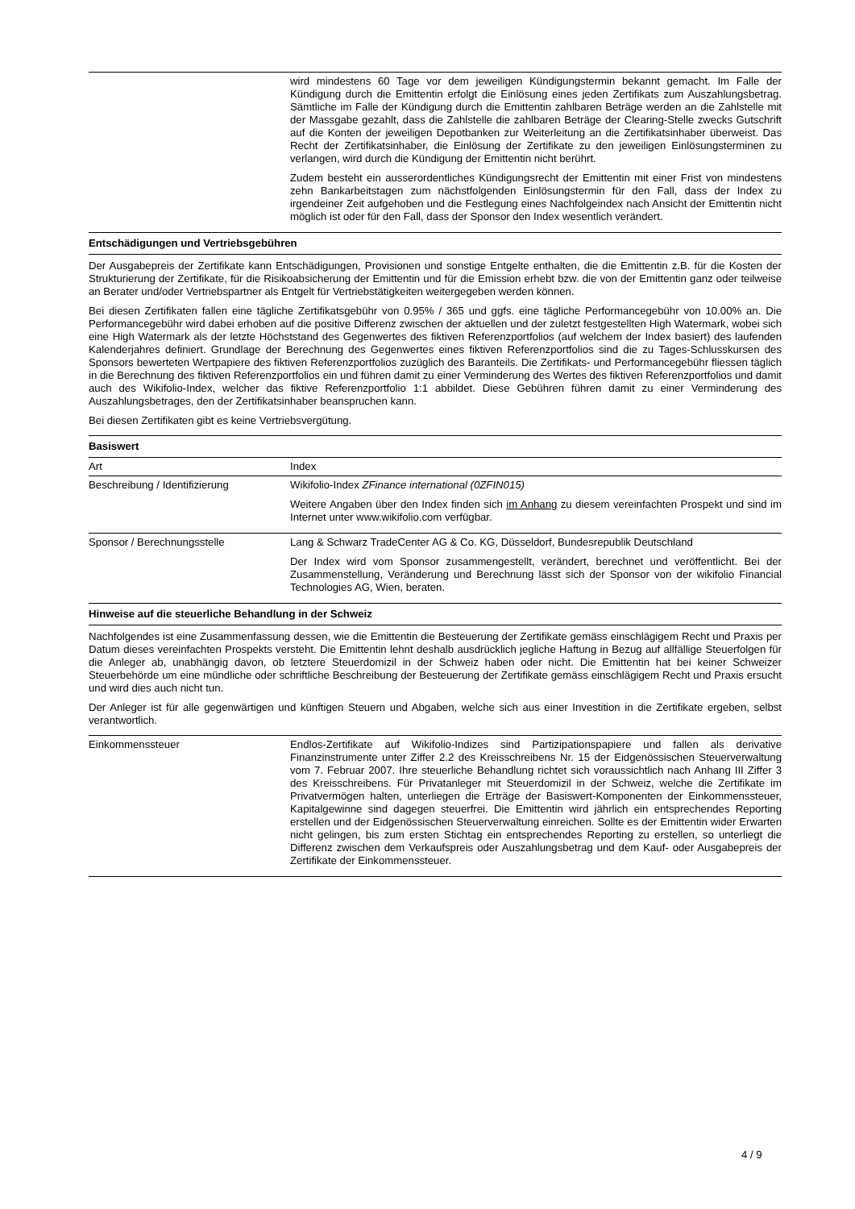| | wird mindestens 60 Tage vor dem jeweiligen Kündigungstermin bekannt gemacht. Im Falle der Kündigung durch die Emittentin erfolgt die Einlösung eines jeden Zertifikats zum Auszahlungsbetrag. Sämtliche im Falle der Kündigung durch die Emittentin zahlbaren Beträge werden an die Zahlstelle mit der Massgabe gezahlt, dass die Zahlstelle die zahlbaren Beträge der Clearing-Stelle zwecks Gutschrift auf die Konten der jeweiligen Depotbanken zur Weiterleitung an die Zertifikatsinhaber überweist. Das Recht der Zertifikatsinhaber, die Einlösung der Zertifikate zu den jeweiligen Einlösungsterminen zu verlangen, wird durch die Kündigung der Emittentin nicht berührt. Zudem besteht ein ausserordentliches Kündigungsrecht der Emittentin mit einer Frist von mindestens zehn Bankarbeitstagen zum nächstfolgenden Einlösungstermin für den Fall, dass der Index zu irgendeiner Zeit aufgehoben und die Festlegung eines Nachfolgeindex nach Ansicht der Emittentin nicht möglich ist oder für den Fall, dass der Sponsor den Index wesentlich verändert. |
Entschädigungen und Vertriebsgebühren
Der Ausgabepreis der Zertifikate kann Entschädigungen, Provisionen und sonstige Entgelte enthalten, die die Emittentin z.B. für die Kosten der Strukturierung der Zertifikate, für die Risikoabsicherung der Emittentin und für die Emission erhebt bzw. die von der Emittentin ganz oder teilweise an Berater und/oder Vertriebspartner als Entgelt für Vertriebstätigkeiten weitergegeben werden können.
Bei diesen Zertifikaten fallen eine tägliche Zertifikatsgebühr von 0.95% / 365 und ggfs. eine tägliche Performancegebühr von 10.00% an. Die Performancegebühr wird dabei erhoben auf die positive Differenz zwischen der aktuellen und der zuletzt festgestellten High Watermark, wobei sich eine High Watermark als der letzte Höchststand des Gegenwertes des fiktiven Referenzportfolios (auf welchem der Index basiert) des laufenden Kalenderjahres definiert. Grundlage der Berechnung des Gegenwertes eines fiktiven Referenzportfolios sind die zu Tages-Schlusskursen des Sponsors bewerteten Wertpapiere des fiktiven Referenzportfolios zuzüglich des Baranteils. Die Zertifikats- und Performancegebühr fliessen täglich in die Berechnung des fiktiven Referenzportfolios ein und führen damit zu einer Verminderung des Wertes des fiktiven Referenzportfolios und damit auch des Wikifolio-Index, welcher das fiktive Referenzportfolio 1:1 abbildet. Diese Gebühren führen damit zu einer Verminderung des Auszahlungsbetrages, den der Zertifikatsinhaber beanspruchen kann.
Bei diesen Zertifikaten gibt es keine Vertriebsvergütung.
Basiswert
| Art | Index |
| Beschreibung / Identifizierung | Wikifolio-Index ZFinance international (0ZFIN015) Weitere Angaben über den Index finden sich im Anhang zu diesem vereinfachten Prospekt und sind im Internet unter www.wikifolio.com verfügbar. |
| Sponsor / Berechnungsstelle | Lang & Schwarz TradeCenter AG & Co. KG, Düsseldorf, Bundesrepublik Deutschland Der Index wird vom Sponsor zusammengestellt, verändert, berechnet und veröffentlicht. Bei der Zusammenstellung, Veränderung und Berechnung lässt sich der Sponsor von der wikifolio Financial Technologies AG, Wien, beraten. |
Hinweise auf die steuerliche Behandlung in der Schweiz
Nachfolgendes ist eine Zusammenfassung dessen, wie die Emittentin die Besteuerung der Zertifikate gemäss einschlägigem Recht und Praxis per Datum dieses vereinfachten Prospekts versteht. Die Emittentin lehnt deshalb ausdrücklich jegliche Haftung in Bezug auf allfällige Steuerfolgen für die Anleger ab, unabhängig davon, ob letztere Steuerdomizil in der Schweiz haben oder nicht. Die Emittentin hat bei keiner Schweizer Steuerbehörde um eine mündliche oder schriftliche Beschreibung der Besteuerung der Zertifikate gemäss einschlägigem Recht und Praxis ersucht und wird dies auch nicht tun.
Der Anleger ist für alle gegenwärtigen und künftigen Steuern und Abgaben, welche sich aus einer Investition in die Zertifikate ergeben, selbst verantwortlich.
| Einkommenssteuer | Endlos-Zertifikate auf Wikifolio-Indizes sind Partizipationspapiere und fallen als derivative Finanzinstrumente unter Ziffer 2.2 des Kreisschreibens Nr. 15 der Eidgenössischen Steuerverwaltung vom 7. Februar 2007. Ihre steuerliche Behandlung richtet sich voraussichtlich nach Anhang III Ziffer 3 des Kreisschreibens. Für Privatanleger mit Steuerdomizil in der Schweiz, welche die Zertifikate im Privatvermögen halten, unterliegen die Erträge der Basiswert-Komponenten der Einkommenssteuer, Kapitalgewinne sind dagegen steuerfrei. Die Emittentin wird jährlich ein entsprechendes Reporting erstellen und der Eidgenössischen Steuerverwaltung einreichen. Sollte es der Emittentin wider Erwarten nicht gelingen, bis zum ersten Stichtag ein entsprechendes Reporting zu erstellen, so unterliegt die Differenz zwischen dem Verkaufspreis oder Auszahlungsbetrag und dem Kauf- oder Ausgabepreis der Zertifikate der Einkommenssteuer. |
4 / 9